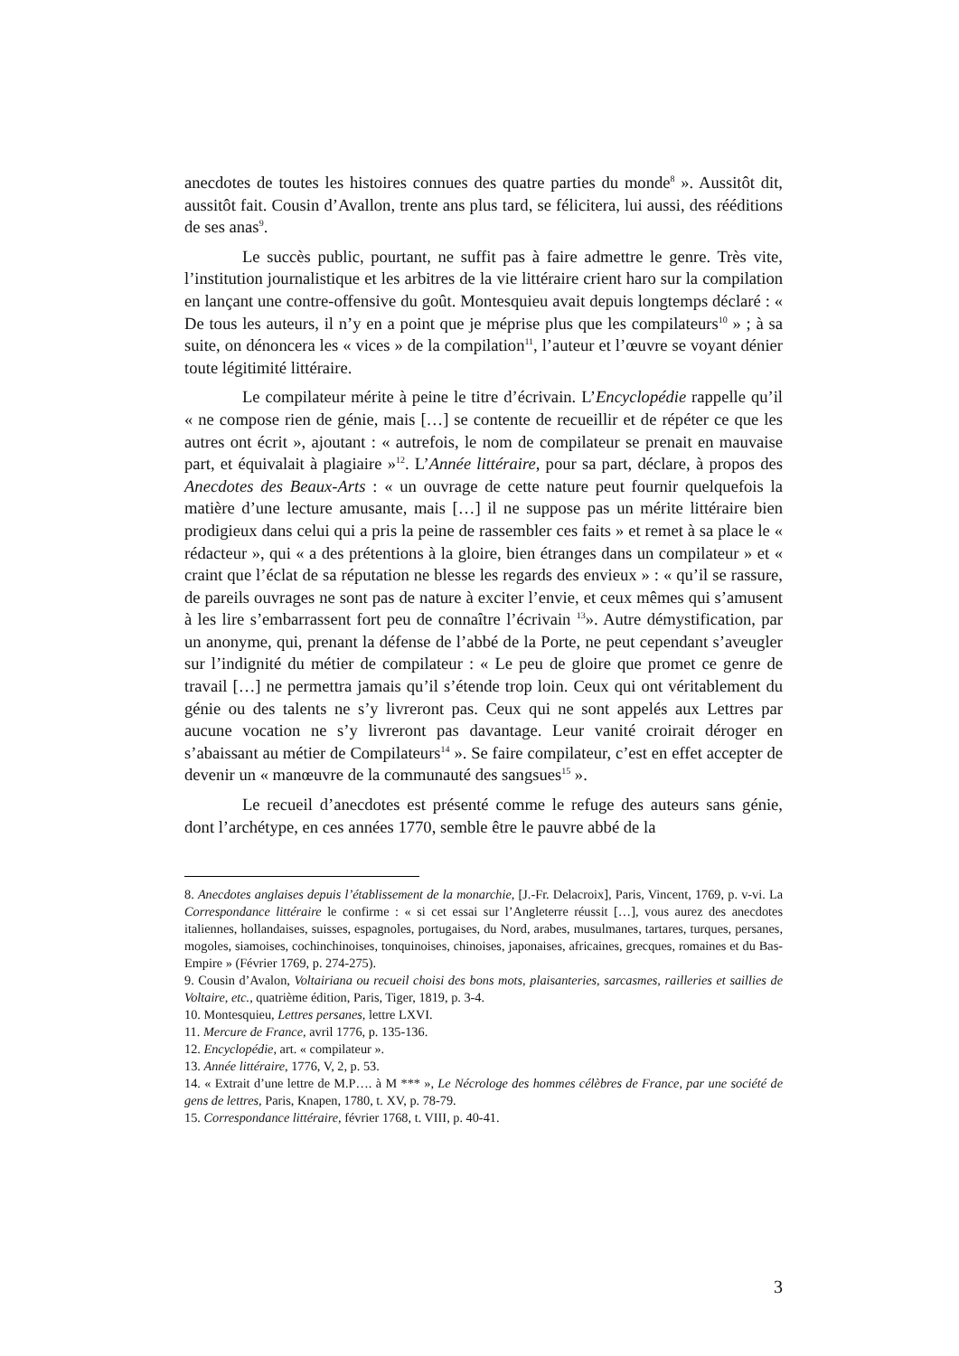anecdotes de toutes les histoires connues des quatre parties du monde<sup>8</sup> ». Aussitôt dit, aussitôt fait. Cousin d’Avallon, trente ans plus tard, se félicitera, lui aussi, des rééditions de ses anas<sup>9</sup>.
Le succès public, pourtant, ne suffit pas à faire admettre le genre. Très vite, l’institution journalistique et les arbitres de la vie littéraire crient haro sur la compilation en lançant une contre-offensive du goût. Montesquieu avait depuis longtemps déclaré : « De tous les auteurs, il n’y en a point que je méprise plus que les compilateurs<sup>10</sup> » ; à sa suite, on dénoncera les « vices » de la compilation<sup>11</sup>, l’auteur et l’œuvre se voyant dénier toute légitimité littéraire.
Le compilateur mérite à peine le titre d’écrivain. L’Encyclopédie rappelle qu’il « ne compose rien de génie, mais […] se contente de recueillir et de répéter ce que les autres ont écrit », ajoutant : « autrefois, le nom de compilateur se prenait en mauvaise part, et équivalait à plagiaire »<sup>12</sup>. L’Année littéraire, pour sa part, déclare, à propos des Anecdotes des Beaux-Arts : « un ouvrage de cette nature peut fournir quelquefois la matière d’une lecture amusante, mais […] il ne suppose pas un mérite littéraire bien prodigieux dans celui qui a pris la peine de rassembler ces faits » et remet à sa place le « rédacteur », qui « a des prétentions à la gloire, bien étranges dans un compilateur » et « craint que l’éclat de sa réputation ne blesse les regards des envieux » : « qu’il se rassure, de pareils ouvrages ne sont pas de nature à exciter l’envie, et ceux mêmes qui s’amusent à les lire s’embarrassent fort peu de connaître l’écrivain <sup>13</sup>». Autre démystification, par un anonyme, qui, prenant la défense de l’abbé de la Porte, ne peut cependant s’aveugler sur l’indignité du métier de compilateur : « Le peu de gloire que promet ce genre de travail […] ne permettra jamais qu’il s’étende trop loin. Ceux qui ont véritablement du génie ou des talents ne s’y livreront pas. Ceux qui ne sont appelés aux Lettres par aucune vocation ne s’y livreront pas davantage. Leur vanité croirait déroger en s’abaissant au métier de Compilateurs<sup>14</sup> ». Se faire compilateur, c’est en effet accepter de devenir un « manœuvre de la communauté des sangsues<sup>15</sup> ».
Le recueil d’anecdotes est présenté comme le refuge des auteurs sans génie, dont l’archétype, en ces années 1770, semble être le pauvre abbé de la
8. Anecdotes anglaises depuis l’établissement de la monarchie, [J.-Fr. Delacroix], Paris, Vincent, 1769, p. v-vi. La Correspondance littéraire le confirme : « si cet essai sur l’Angleterre réussit […], vous aurez des anecdotes italiennes, hollandaises, suisses, espagnoles, portugaises, du Nord, arabes, musulmanes, tartares, turques, persanes, mogoles, siamoises, cochinchinoises, tonquinoises, chinoises, japonaises, africaines, grecques, romaines et du Bas-Empire » (Février 1769, p. 274-275).
9. Cousin d’Avalon, Voltairiana ou recueil choisi des bons mots, plaisanteries, sarcasmes, railleries et saillies de Voltaire, etc., quatrième édition, Paris, Tiger, 1819, p. 3-4.
10. Montesquieu, Lettres persanes, lettre LXVI.
11. Mercure de France, avril 1776, p. 135-136.
12. Encyclopédie, art. « compilateur ».
13. Année littéraire, 1776, V, 2, p. 53.
14. « Extrait d’une lettre de M.P…. à M *** », Le Nécrologe des hommes célèbres de France, par une société de gens de lettres, Paris, Knapen, 1780, t. XV, p. 78-79.
15. Correspondance littéraire, février 1768, t. VIII, p. 40-41.
3